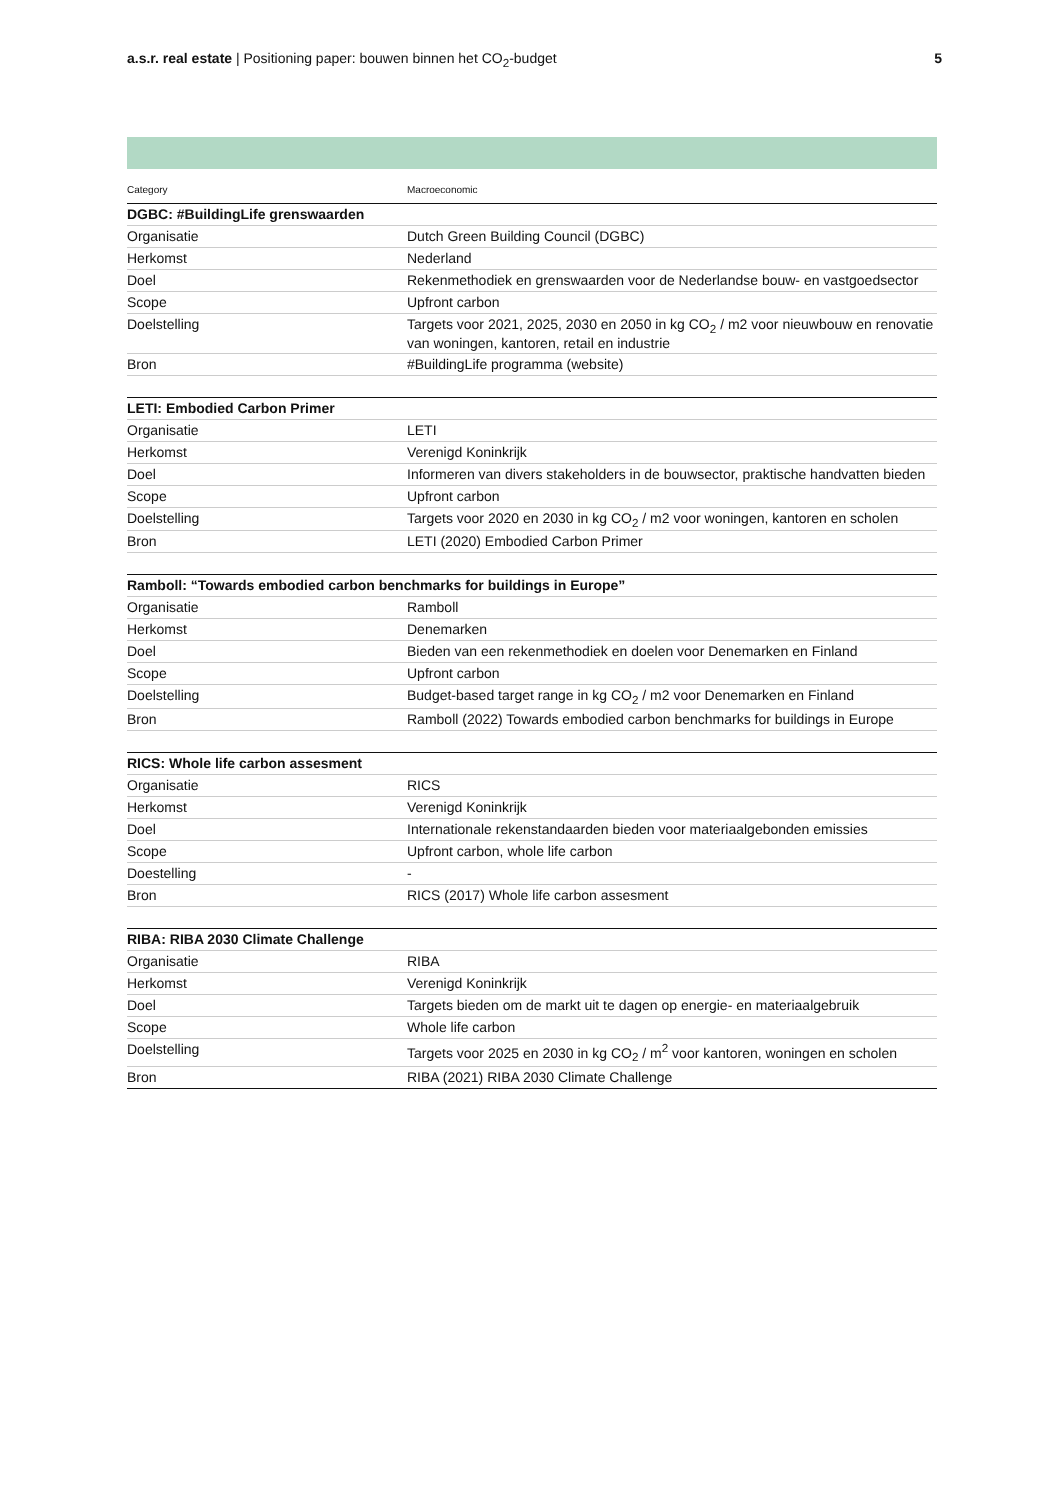a.s.r. real estate | Positioning paper: bouwen binnen het CO<sub>2</sub>-budget
5
| Category | Macroeconomic |
| --- | --- |
| DGBC: #BuildingLife grenswaarden | |
| Organisatie | Dutch Green Building Council (DGBC) |
| Herkomst | Nederland |
| Doel | Rekenmethodiek en grenswaarden voor de Nederlandse bouw- en vastgoedsector |
| Scope | Upfront carbon |
| Doelstelling | Targets voor 2021, 2025, 2030 en 2050 in kg CO<sub>2</sub> / m2 voor nieuwbouw en renovatie van woningen, kantoren, retail en industrie |
| Bron | #BuildingLife programma (website) |
| LETI: Embodied Carbon Primer | |
| Organisatie | LETI |
| Herkomst | Verenigd Koninkrijk |
| Doel | Informeren van divers stakeholders in de bouwsector, praktische handvatten bieden |
| Scope | Upfront carbon |
| Doelstelling | Targets voor 2020 en 2030 in kg CO<sub>2</sub> / m2 voor woningen, kantoren en scholen |
| Bron | LETI (2020) Embodied Carbon Primer |
| Ramboll: “Towards embodied carbon benchmarks for buildings in Europe” | |
| Organisatie | Ramboll |
| Herkomst | Denemarken |
| Doel | Bieden van een rekenmethodiek en doelen voor Denemarken en Finland |
| Scope | Upfront carbon |
| Doelstelling | Budget-based target range in kg CO<sub>2</sub> / m2 voor Denemarken en Finland |
| Bron | Ramboll (2022) Towards embodied carbon benchmarks for buildings in Europe |
| RICS: Whole life carbon assesment | |
| Organisatie | RICS |
| Herkomst | Verenigd Koninkrijk |
| Doel | Internationale rekenstandaarden bieden voor materiaalgebonden emissies |
| Scope | Upfront carbon, whole life carbon |
| Doestelling | - |
| Bron | RICS (2017) Whole life carbon assesment |
| RIBA: RIBA 2030 Climate Challenge | |
| Organisatie | RIBA |
| Herkomst | Verenigd Koninkrijk |
| Doel | Targets bieden om de markt uit te dagen op energie- en materiaalgebruik |
| Scope | Whole life carbon |
| Doelstelling | Targets voor 2025 en 2030 in kg CO<sub>2</sub> / m<sup>2</sup> voor kantoren, woningen en scholen |
| Bron | RIBA (2021) RIBA 2030 Climate Challenge |